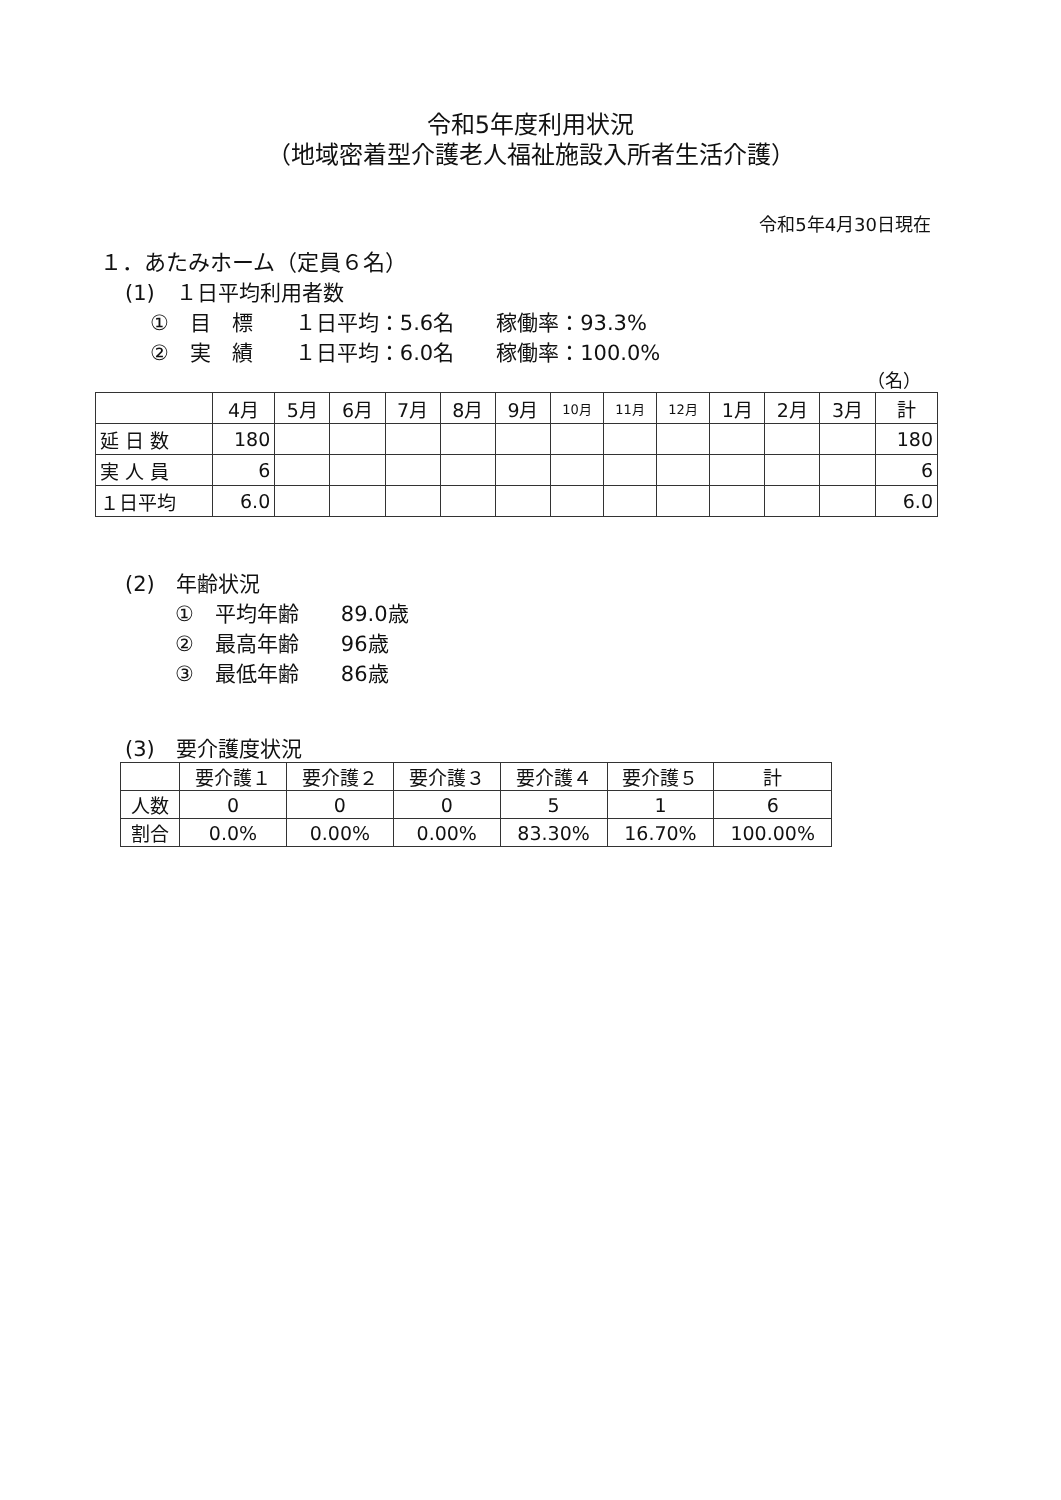令和5年度利用状況
（地域密着型介護老人福祉施設入所者生活介護）
令和5年4月30日現在
１．あたみホーム（定員６名）
(1)　１日平均利用者数
①　目　標　　１日平均：5.6名　　稼働率：93.3%
②　実　績　　１日平均：6.0名　　稼働率：100.0%
（名）
| | 4月 | 5月 | 6月 | 7月 | 8月 | 9月 | 10月 | 11月 | 12月 | 1月 | 2月 | 3月 | 計 |
| --- | --- | --- | --- | --- | --- | --- | --- | --- | --- | --- | --- | --- | --- |
| 延 日 数 | 180 | | | | | | | | | | | | 180 |
| 実 人 員 | 6 | | | | | | | | | | | | 6 |
| １日平均 | 6.0 | | | | | | | | | | | | 6.0 |
(2)　年齢状況
①　平均年齢　　89.0歳
②　最高年齢　　96歳
③　最低年齢　　86歳
(3)　要介護度状況
| | 要介護１ | 要介護２ | 要介護３ | 要介護４ | 要介護５ | 計 |
| --- | --- | --- | --- | --- | --- | --- |
| 人数 | 0 | 0 | 0 | 5 | 1 | 6 |
| 割合 | 0.0% | 0.00% | 0.00% | 83.30% | 16.70% | 100.00% |